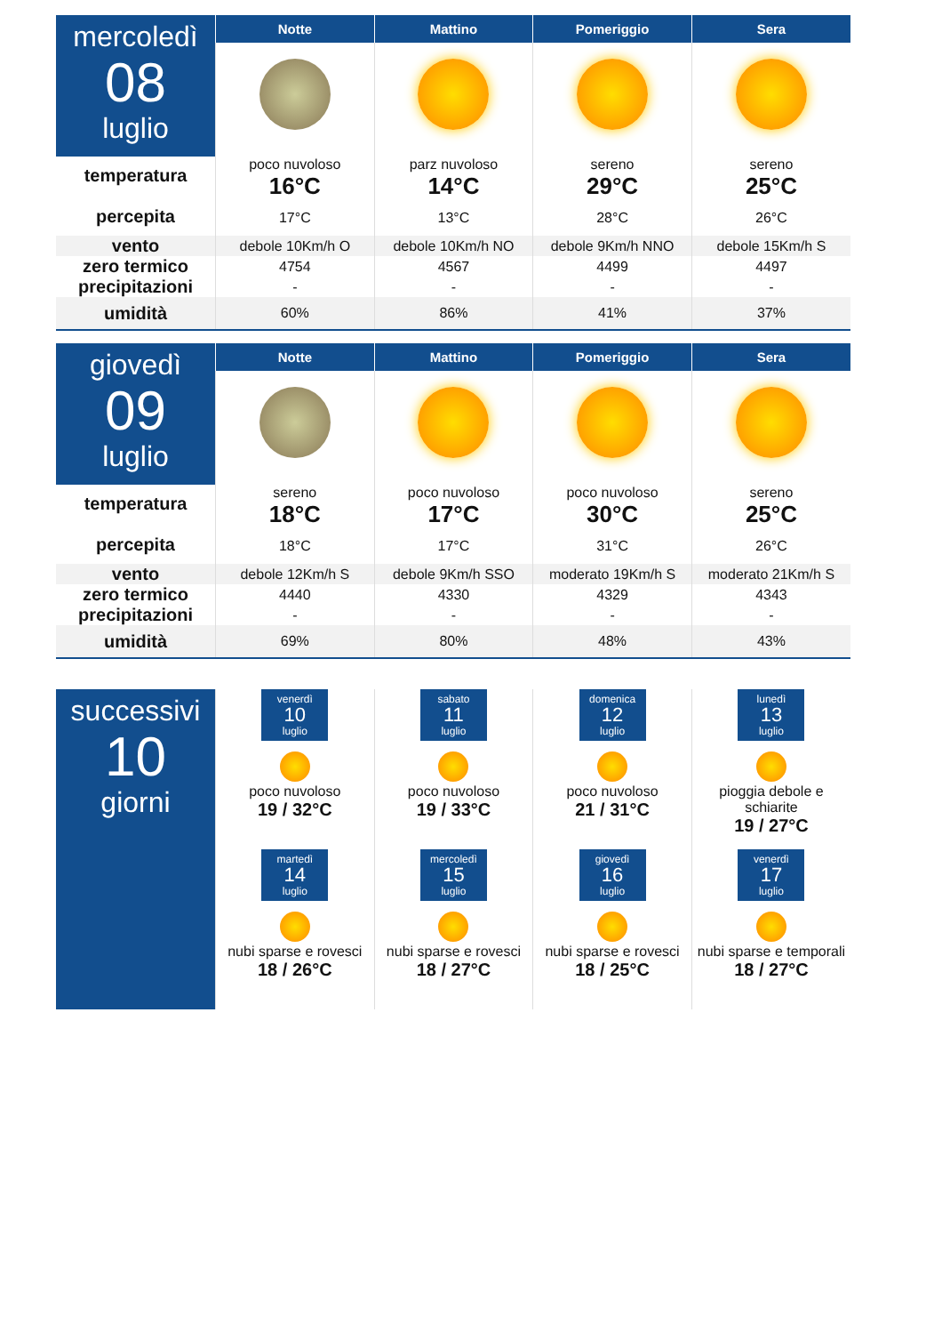| mercoledì 08 luglio | Notte | Mattino | Pomeriggio | Sera |
| temperatura percepita | poco nuvoloso | parz nuvoloso | sereno | sereno |
| | 16°C | 14°C | 29°C | 25°C |
| | 17°C | 13°C | 28°C | 26°C |
| vento | debole 10Km/h O | debole 10Km/h NO | debole 9Km/h NNO | debole 15Km/h S |
| zero termico | 4754 | 4567 | 4499 | 4497 |
| precipitazioni | - | - | - | - |
| umidità | 60% | 86% | 41% | 37% |
| giovedì 09 luglio | Notte | Mattino | Pomeriggio | Sera |
| temperatura percepita | sereno | poco nuvoloso | poco nuvoloso | sereno |
| | 18°C | 17°C | 30°C | 25°C |
| | 18°C | 17°C | 31°C | 26°C |
| vento | debole 12Km/h S | debole 9Km/h SSO | moderato 19Km/h S | moderato 21Km/h S |
| zero termico | 4440 | 4330 | 4329 | 4343 |
| precipitazioni | - | - | - | - |
| umidità | 69% | 80% | 48% | 43% |
| successivi 10 giorni | venerdì 10 luglio poco nuvoloso 19 / 32°C | sabato 11 luglio poco nuvoloso 19 / 33°C | domenica 12 luglio poco nuvoloso 21 / 31°C | lunedì 13 luglio pioggia debole e schiarite 19 / 27°C |
| | martedì 14 luglio nubi sparse e rovesci 18 / 26°C | mercoledì 15 luglio nubi sparse e rovesci 18 / 27°C | giovedì 16 luglio nubi sparse e rovesci 18 / 25°C | venerdì 17 luglio nubi sparse e temporali 18 / 27°C |